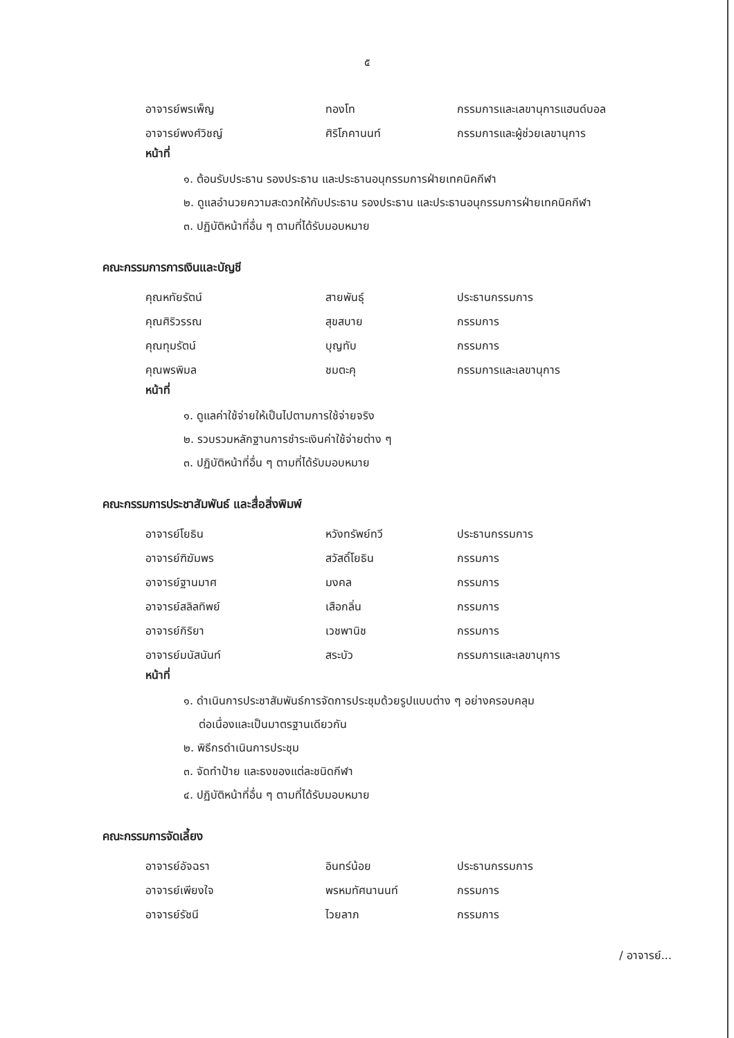๕
อาจารย์พรเพ็ญ ทองโท กรรมการและเลขานุการแฮนด์บอล
อาจารย์พงศ์วิชญ์ ศิริโภคานนท์ กรรมการและผู้ช่วยเลขานุการ
หน้าที่
๑. ต้อนรับประธาน รองประธาน และประธานอนุกรรมการฝ่ายเทคนิคกีฬา
๒. ดูแลอำนวยความสะดวกให้กับประธาน รองประธาน และประธานอนุกรรมการฝ่ายเทคนิคกีฬา
๓. ปฏิบัติหน้าที่อื่น ๆ ตามที่ได้รับมอบหมาย
คณะกรรมการการเงินและบัญชี
คุณหทัยรัตน์ สายพันธุ์ ประธานกรรมการ
คุณศิริวรรณ สุขสบาย กรรมการ
คุณทุมรัตน์ บุญทับ กรรมการ
คุณพรพิมล ชมตะคุ กรรมการและเลขานุการ
หน้าที่
๑. ดูแลค่าใช้จ่ายให้เป็นไปตามการใช้จ่ายจริง
๒. รวบรวมหลักฐานการชำระเงินค่าใช้จ่ายต่าง ๆ
๓. ปฏิบัติหน้าที่อื่น ๆ ตามที่ได้รับมอบหมาย
คณะกรรมการประชาสัมพันธ์ และสื่อสิ่งพิมพ์
อาจารย์โยธิน หวังทรัพย์ทวี ประธานกรรมการ
อาจารย์ฑิฆัมพร สวัสดิ์โยธิน กรรมการ
อาจารย์ฐานมาศ มงคล กรรมการ
อาจารย์สลิลทิพย์ เสือกลิ่น กรรมการ
อาจารย์กิริยา เวชพานิช กรรมการ
อาจารย์มนัสนันท์ สระบัว กรรมการและเลขานุการ
หน้าที่
๑. ดำเนินการประชาสัมพันธ์การจัดการประชุมด้วยรูปแบบต่าง ๆ อย่างครอบคลุม
ต่อเนื่องและเป็นมาตรฐานเดียวกัน
๒. พิธีกรดำเนินการประชุม
๓. จัดทำป้าย และธงของแต่ละชนิดกีฬา
๔. ปฏิบัติหน้าที่อื่น ๆ ตามที่ได้รับมอบหมาย
คณะกรรมการจัดเลี้ยง
อาจารย์อัจฉรา อินทร์น้อย ประธานกรรมการ
อาจารย์เพียงใจ พรหมทัศนานนท์ กรรมการ
อาจารย์รัชนี ไวยลาภ กรรมการ
/ อาจารย์...